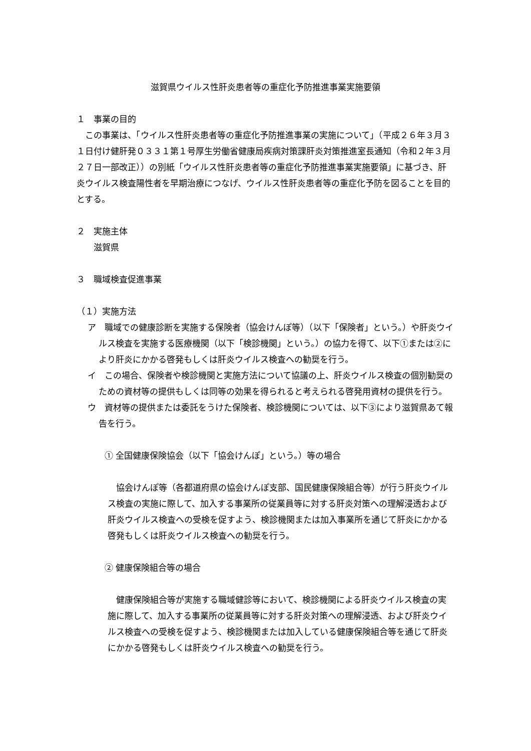滋賀県ウイルス性肝炎患者等の重症化予防推進事業実施要領
１　事業の目的
　この事業は、「ウイルス性肝炎患者等の重症化予防推進事業の実施について」（平成２６年３月３１日付け健肝発０３３１第１号厚生労働省健康局疾病対策課肝炎対策推進室長通知（令和２年３月２７日一部改正））の別紙「ウイルス性肝炎患者等の重症化予防推進事業実施要領」に基づき、肝炎ウイルス検査陽性者を早期治療につなげ、ウイルス性肝炎患者等の重症化予防を図ることを目的とする。
２　実施主体
　　滋賀県
３　職域検査促進事業
（１）実施方法
ア　職域での健康診断を実施する保険者（協会けんぽ等）（以下「保険者」という。）や肝炎ウイルス検査を実施する医療機関（以下「検診機関」という。）の協力を得て、以下①または②により肝炎にかかる啓発もしくは肝炎ウイルス検査への勧奨を行う。
イ　この場合、保険者や検診機関と実施方法について協議の上、肝炎ウイルス検査の個別勧奨のための資材等の提供もしくは同等の効果を得られると考えられる啓発用資材の提供を行う。
ウ　資材等の提供または委託をうけた保険者、検診機関については、以下③により滋賀県あて報告を行う。
① 全国健康保険協会（以下「協会けんぽ」という。）等の場合
　協会けんぽ等（各都道府県の協会けんぽ支部、国民健康保険組合等）が行う肝炎ウイルス検査の実施に際して、加入する事業所の従業員等に対する肝炎対策への理解浸透および肝炎ウイルス検査への受検を促すよう、検診機関または加入事業所を通じて肝炎にかかる啓発もしくは肝炎ウイルス検査への勧奨を行う。
② 健康保険組合等の場合
　健康保険組合等が実施する職域健診等において、検診機関による肝炎ウイルス検査の実施に際して、加入する事業所の従業員等に対する肝炎対策への理解浸透、および肝炎ウイルス検査への受検を促すよう、検診機関または加入している健康保険組合等を通じて肝炎にかかる啓発もしくは肝炎ウイルス検査への勧奨を行う。